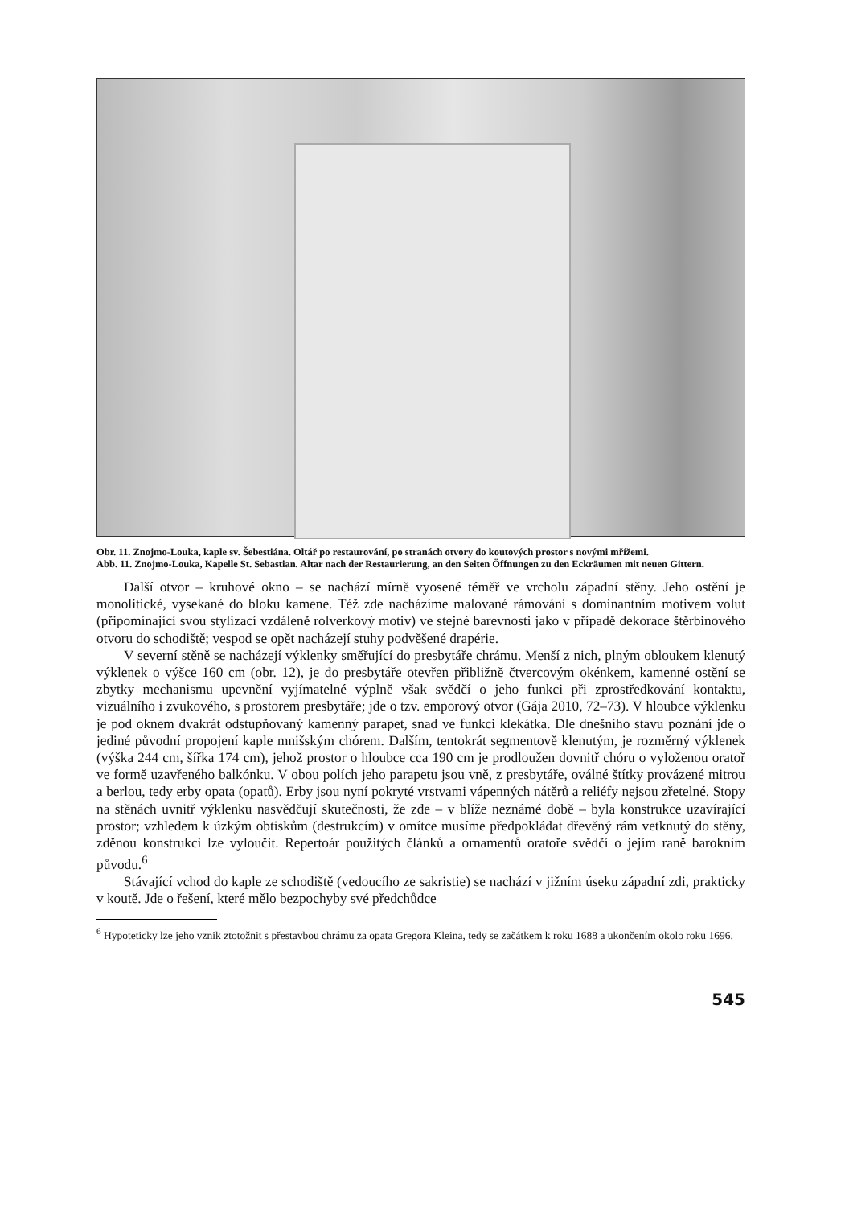Obr. 11. Znojmo-Louka, kaple sv. Šebestiána. Oltář po restaurování, po stranách otvory do koutových prostor s novými mřížemi.
Abb. 11. Znojmo-Louka, Kapelle St. Sebastian. Altar nach der Restaurierung, an den Seiten Öffnungen zu den Eckräumen mit neuen Gittern.
Další otvor – kruhové okno – se nachází mírně vyosené téměř ve vrcholu západní stěny. Jeho ostění je monolitické, vysekané do bloku kamene. Též zde nacházíme malované rámování s dominantním motivem volut (připomínající svou stylizací vzdáleně rolverkový motiv) ve stejné barevnosti jako v případě dekorace štěrbinového otvoru do schodiště; vespod se opět nacházejí stuhy podvěšené drapérie.
V severní stěně se nacházejí výklenky směřující do presbytáře chrámu. Menší z nich, plným obloukem klenutý výklenek o výšce 160 cm (obr. 12), je do presbytáře otevřen přibližně čtvercovým okénkem, kamenné ostění se zbytky mechanismu upevnění vyjímatelné výplně však svědčí o jeho funkci při zprostředkování kontaktu, vizuálního i zvukového, s prostorem presbytáře; jde o tzv. emporový otvor (Gája 2010, 72–73). V hloubce výklenku je pod oknem dvakrát odstupňovaný kamenný parapet, snad ve funkci klekátka. Dle dnešního stavu poznání jde o jediné původní propojení kaple mnišským chórem. Dalším, tentokrát segmentově klenutým, je rozměrný výklenek (výška 244 cm, šířka 174 cm), jehož prostor o hloubce cca 190 cm je prodloužen dovnitř chóru o vyloženou oratoř ve formě uzavřeného balkónku. V obou polích jeho parapetu jsou vně, z presbytáře, oválné štítky provázené mitrou a berlou, tedy erby opata (opatů). Erby jsou nyní pokryté vrstvami vápenných nátěrů a reliéfy nejsou zřetelné. Stopy na stěnách uvnitř výklenku nasvědčují skutečnosti, že zde – v blíže neznámé době – byla konstrukce uzavírající prostor; vzhledem k úzkým obtiskům (destrukcím) v omítce musíme předpokládat dřevěný rám vetknutý do stěny, zděnou konstrukci lze vyloučit. Repertoár použitých článků a ornamentů oratoře svědčí o jejím raně barokním původu.<sup>6</sup>
Stávající vchod do kaple ze schodiště (vedoucího ze sakristie) se nachází v jižním úseku západní zdi, prakticky v koutě. Jde o řešení, které mělo bezpochyby své předchůdce
<sup>6</sup> Hypoteticky lze jeho vznik ztotožnit s přestavbou chrámu za opata Gregora Kleina, tedy se začátkem k roku 1688 a ukončením okolo roku 1696.
545